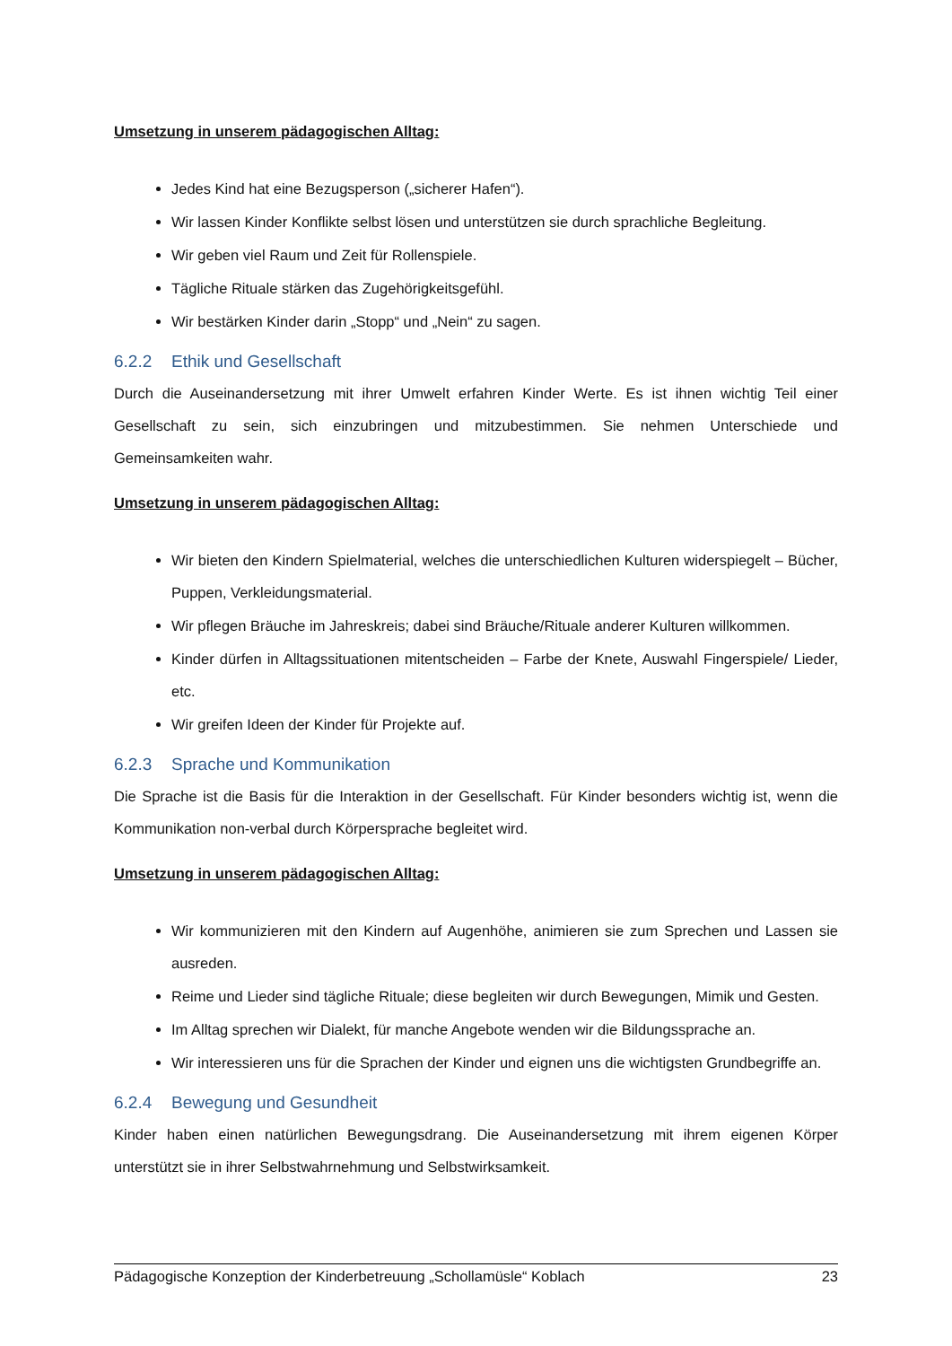Umsetzung in unserem pädagogischen Alltag:
Jedes Kind hat eine Bezugsperson („sicherer Hafen“).
Wir lassen Kinder Konflikte selbst lösen und unterstützen sie durch sprachliche Begleitung.
Wir geben viel Raum und Zeit für Rollenspiele.
Tägliche Rituale stärken das Zugehörigkeitsgefühl.
Wir bestärken Kinder darin „Stopp“ und „Nein“ zu sagen.
6.2.2 Ethik und Gesellschaft
Durch die Auseinandersetzung mit ihrer Umwelt erfahren Kinder Werte. Es ist ihnen wichtig Teil einer Gesellschaft zu sein, sich einzubringen und mitzubestimmen. Sie nehmen Unterschiede und Gemeinsamkeiten wahr.
Umsetzung in unserem pädagogischen Alltag:
Wir bieten den Kindern Spielmaterial, welches die unterschiedlichen Kulturen widerspiegelt – Bücher, Puppen, Verkleidungsmaterial.
Wir pflegen Bräuche im Jahreskreis; dabei sind Bräuche/Rituale anderer Kulturen willkommen.
Kinder dürfen in Alltagssituationen mitentscheiden – Farbe der Knete, Auswahl Fingerspiele/ Lieder, etc.
Wir greifen Ideen der Kinder für Projekte auf.
6.2.3 Sprache und Kommunikation
Die Sprache ist die Basis für die Interaktion in der Gesellschaft. Für Kinder besonders wichtig ist, wenn die Kommunikation non-verbal durch Körpersprache begleitet wird.
Umsetzung in unserem pädagogischen Alltag:
Wir kommunizieren mit den Kindern auf Augenhöhe, animieren sie zum Sprechen und Lassen sie ausreden.
Reime und Lieder sind tägliche Rituale; diese begleiten wir durch Bewegungen, Mimik und Gesten.
Im Alltag sprechen wir Dialekt, für manche Angebote wenden wir die Bildungssprache an.
Wir interessieren uns für die Sprachen der Kinder und eignen uns die wichtigsten Grundbegriffe an.
6.2.4 Bewegung und Gesundheit
Kinder haben einen natürlichen Bewegungsdrang. Die Auseinandersetzung mit ihrem eigenen Körper unterstützt sie in ihrer Selbstwahrnehmung und Selbstwirksamkeit.
Pädagogische Konzeption der Kinderbetreuung „Schollamüsle“ Koblach 23